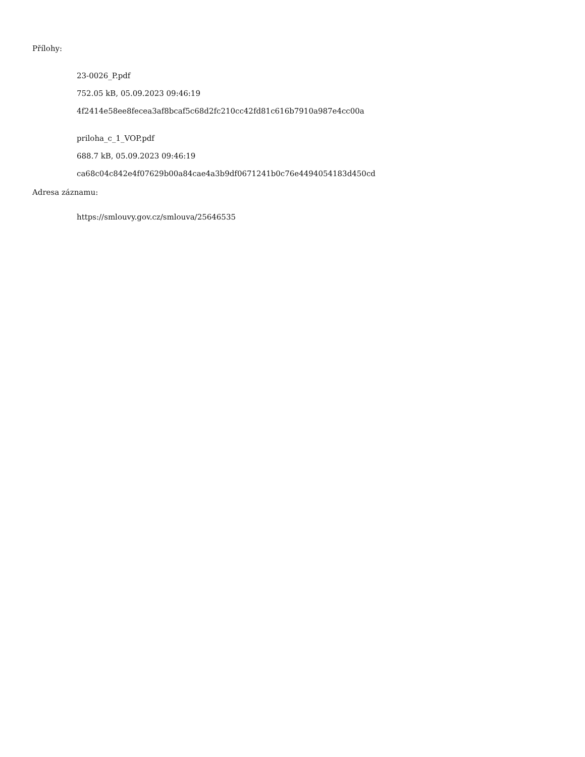Přílohy:
23-0026_P.pdf
752.05 kB, 05.09.2023 09:46:19
4f2414e58ee8fecea3af8bcaf5c68d2fc210cc42fd81c616b7910a987e4cc00a
priloha_c_1_VOP.pdf
688.7 kB, 05.09.2023 09:46:19
ca68c04c842e4f07629b00a84cae4a3b9df0671241b0c76e4494054183d450cd
Adresa záznamu:
https://smlouvy.gov.cz/smlouva/25646535